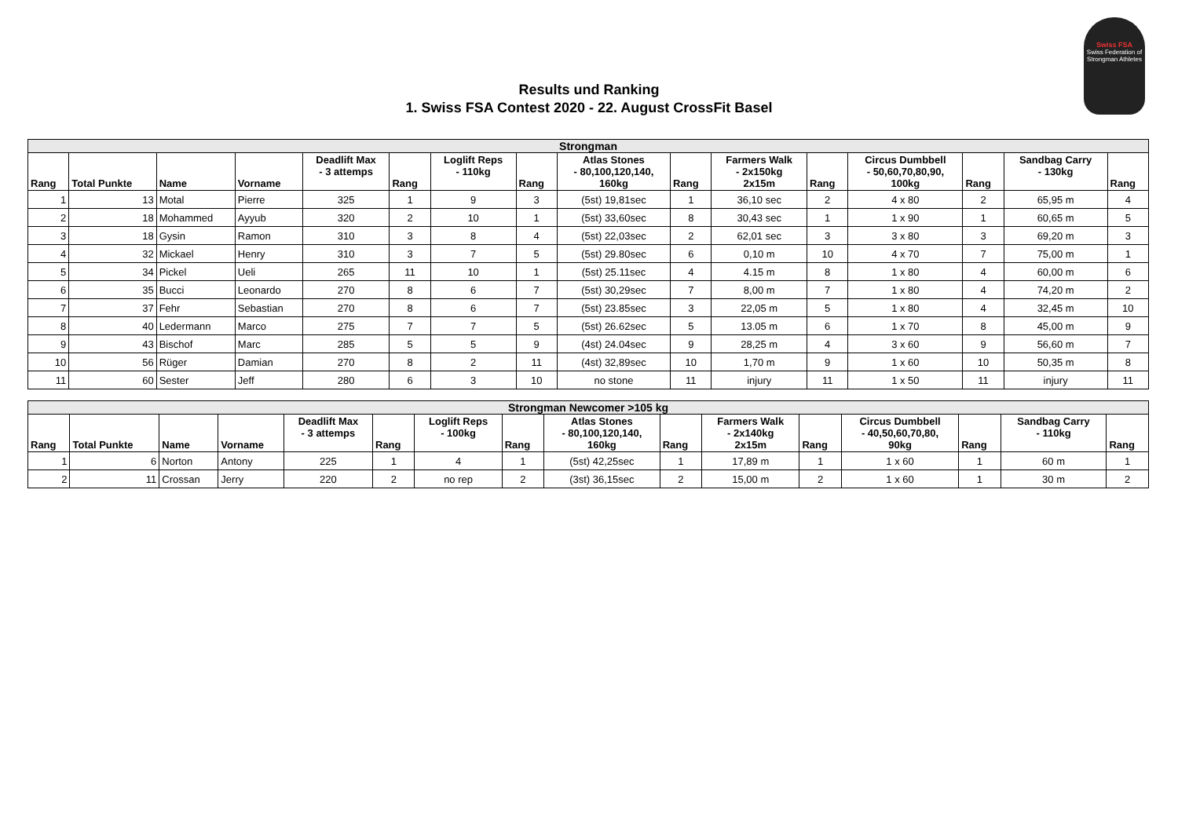Swiss FSA
Swiss Federation of Strongman Athletes
Results und Ranking
1. Swiss FSA Contest 2020 - 22. August CrossFit Basel
| Strongman | | | | | | | | | | | | | | | |
| Rang | Total Punkte | Name | Vorname | Deadlift Max - 3 attemps | Rang | Loglift Reps - 110kg | Rang | Atlas Stones - 80,100,120,140, 160kg | Rang | Farmers Walk - 2x150kg 2x15m | Rang | Circus Dumbbell - 50,60,70,80,90, 100kg | Rang | Sandbag Carry - 130kg | Rang |
| 1 | 13 | Motal | Pierre | 325 | 1 | 9 | 3 | (5st) 19,81sec | 1 | 36,10 sec | 2 | 4 x 80 | 2 | 65,95 m | 4 |
| 2 | 18 | Mohammed | Ayyub | 320 | 2 | 10 | 1 | (5st) 33,60sec | 8 | 30,43 sec | 1 | 1 x 90 | 1 | 60,65 m | 5 |
| 3 | 18 | Gysin | Ramon | 310 | 3 | 8 | 4 | (5st) 22,03sec | 2 | 62,01 sec | 3 | 3 x 80 | 3 | 69,20 m | 3 |
| 4 | 32 | Mickael | Henry | 310 | 3 | 7 | 5 | (5st) 29.80sec | 6 | 0,10 m | 10 | 4 x 70 | 7 | 75,00 m | 1 |
| 5 | 34 | Pickel | Ueli | 265 | 11 | 10 | 1 | (5st) 25.11sec | 4 | 4.15 m | 8 | 1 x 80 | 4 | 60,00 m | 6 |
| 6 | 35 | Bucci | Leonardo | 270 | 8 | 6 | 7 | (5st) 30,29sec | 7 | 8,00 m | 7 | 1 x 80 | 4 | 74,20 m | 2 |
| 7 | 37 | Fehr | Sebastian | 270 | 8 | 6 | 7 | (5st) 23.85sec | 3 | 22,05 m | 5 | 1 x 80 | 4 | 32,45 m | 10 |
| 8 | 40 | Ledermann | Marco | 275 | 7 | 7 | 5 | (5st) 26.62sec | 5 | 13.05 m | 6 | 1 x 70 | 8 | 45,00 m | 9 |
| 9 | 43 | Bischof | Marc | 285 | 5 | 5 | 9 | (4st) 24.04sec | 9 | 28,25 m | 4 | 3 x 60 | 9 | 56,60 m | 7 |
| 10 | 56 | Rüger | Damian | 270 | 8 | 2 | 11 | (4st) 32,89sec | 10 | 1,70 m | 9 | 1 x 60 | 10 | 50,35 m | 8 |
| 11 | 60 | Sester | Jeff | 280 | 6 | 3 | 10 | no stone | 11 | injury | 11 | 1 x 50 | 11 | injury | 11 |
| Strongman Newcomer >105 kg | | | | | | | | | | | | | | | |
| Rang | Total Punkte | Name | Vorname | Deadlift Max - 3 attemps | Rang | Loglift Reps - 100kg | Rang | Atlas Stones - 80,100,120,140, 160kg | Rang | Farmers Walk - 2x140kg 2x15m | Rang | Circus Dumbbell - 40,50,60,70,80, 90kg | Rang | Sandbag Carry - 110kg | Rang |
| 1 | 6 | Norton | Antony | 225 | 1 | 4 | 1 | (5st) 42,25sec | 1 | 17,89 m | 1 | 1 x 60 | 1 | 60 m | 1 |
| 2 | 11 | Crossan | Jerry | 220 | 2 | no rep | 2 | (3st) 36,15sec | 2 | 15,00 m | 2 | 1 x 60 | 1 | 30 m | 2 |